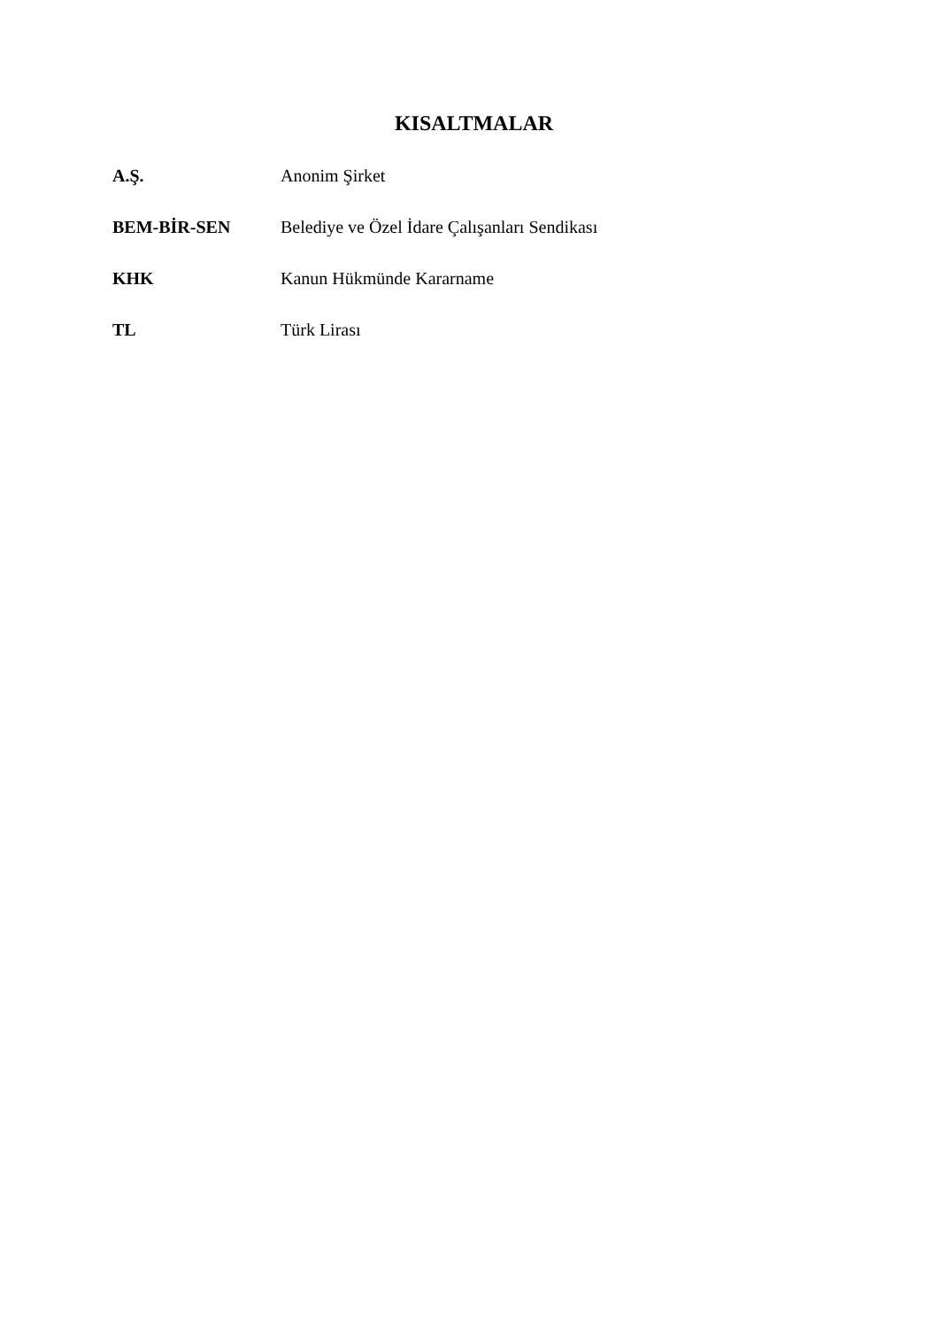KISALTMALAR
A.Ş. Anonim Şirket
BEM-BİR-SEN Belediye ve Özel İdare Çalışanları Sendikası
KHK Kanun Hükmünde Kararname
TL Türk Lirası